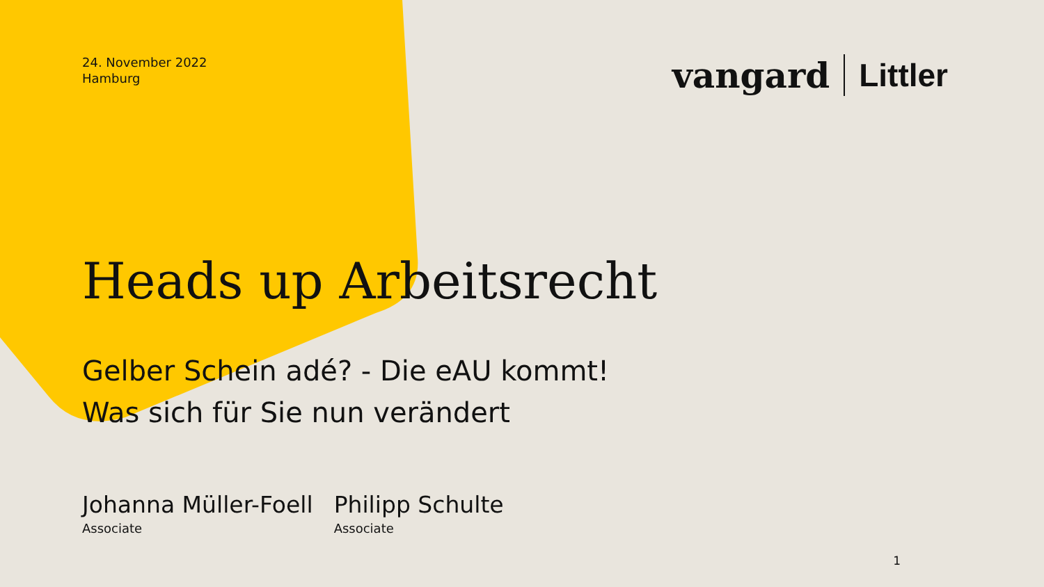24. November 2022
Hamburg
vangard Littler
Heads up Arbeitsrecht
Gelber Schein adé? - Die eAU kommt!
Was sich für Sie nun verändert
Johanna Müller-Foell
Associate
Philipp Schulte
Associate
1